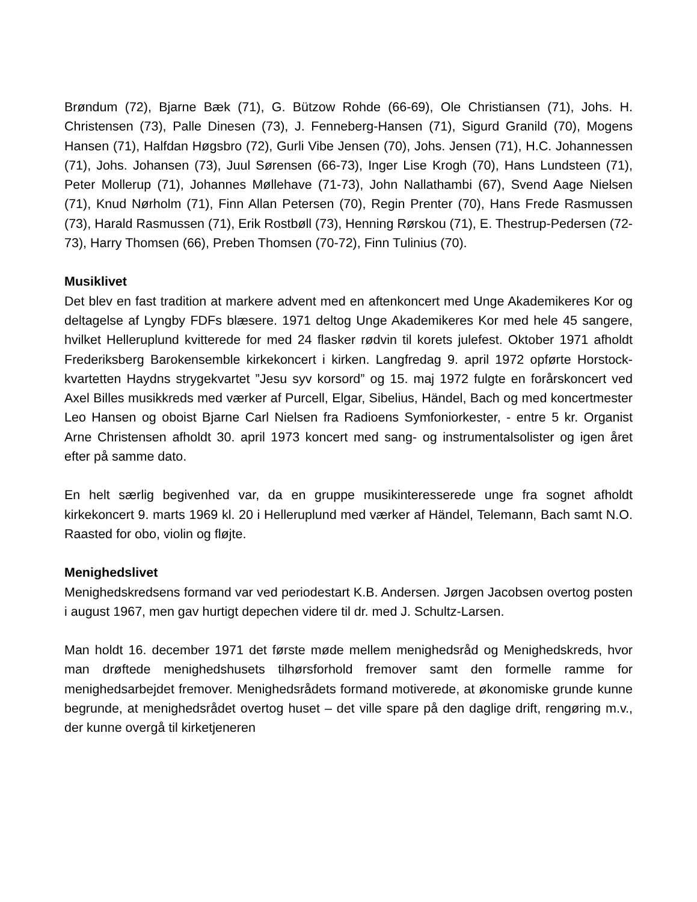Brøndum (72), Bjarne Bæk (71), G. Bützow Rohde (66-69), Ole Christiansen (71), Johs. H. Christensen (73), Palle Dinesen (73), J. Fenneberg-Hansen (71), Sigurd Granild (70), Mogens Hansen (71), Halfdan Høgsbro (72), Gurli Vibe Jensen (70), Johs. Jensen (71), H.C. Johannessen (71), Johs. Johansen (73), Juul Sørensen (66-73), Inger Lise Krogh (70), Hans Lundsteen (71), Peter Mollerup (71), Johannes Møllehave (71-73), John Nallathambi (67), Svend Aage Nielsen (71), Knud Nørholm (71), Finn Allan Petersen (70), Regin Prenter (70), Hans Frede Rasmussen (73), Harald Rasmussen (71), Erik Rostbøll (73), Henning Rørskou (71), E. Thestrup-Pedersen (72-73), Harry Thomsen (66), Preben Thomsen (70-72), Finn Tulinius (70).
Musiklivet
Det blev en fast tradition at markere advent med en aftenkoncert med Unge Akademikeres Kor og deltagelse af Lyngby FDFs blæsere. 1971 deltog Unge Akademikeres Kor med hele 45 sangere, hvilket Helleruplund kvitterede for med 24 flasker rødvin til korets julefest. Oktober 1971 afholdt Frederiksberg Barokensemble kirkekoncert i kirken. Langfredag 9. april 1972 opførte Horstock-kvartetten Haydns strygekvartet ”Jesu syv korsord” og 15. maj 1972 fulgte en forårskoncert ved Axel Billes musikkreds med værker af Purcell, Elgar, Sibelius, Händel, Bach og med koncertmester Leo Hansen og oboist Bjarne Carl Nielsen fra Radioens Symfoniorkester, - entre 5 kr. Organist Arne Christensen afholdt 30. april 1973 koncert med sang- og instrumentalsolister og igen året efter på samme dato.
En helt særlig begivenhed var, da en gruppe musikinteresserede unge fra sognet afholdt kirkekoncert 9. marts 1969 kl. 20 i Helleruplund med værker af Händel, Telemann, Bach samt N.O. Raasted for obo, violin og fløjte.
Menighedslivet
Menighedskredsens formand var ved periodestart K.B. Andersen. Jørgen Jacobsen overtog posten i august 1967, men gav hurtigt depechen videre til dr. med J. Schultz-Larsen.
Man holdt 16. december 1971 det første møde mellem menighedsråd og Menighedskreds, hvor man drøftede menighedshusets tilhørsforhold fremover samt den formelle ramme for menighedsarbejdet fremover. Menighedsrådets formand motiverede, at økonomiske grunde kunne begrunde, at menighedsrådet overtog huset – det ville spare på den daglige drift, rengøring m.v., der kunne overgå til kirketjeneren